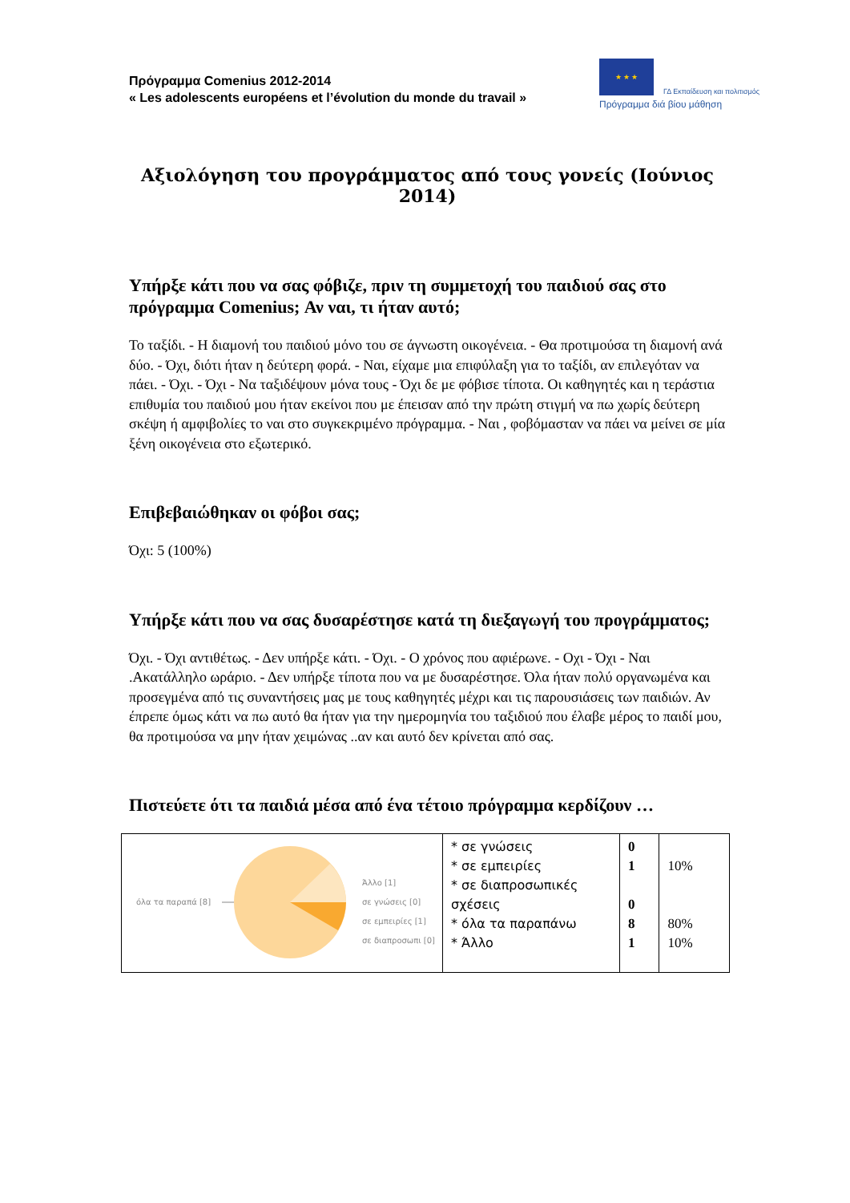Πρόγραμμα Comenius 2012-2014
« Les adolescents européens et l’évolution du monde du travail »
★ ★ ★
ΓΔ Εκπαίδευση και πολιτισμός
Πρόγραμμα διά βίου μάθηση
Αξιολόγηση του προγράμματος από τους γονείς (Ιούνιος 2014)
Υπήρξε κάτι που να σας φόβιζε, πριν τη συμμετοχή του παιδιού σας στο πρόγραμμα Comenius; Αν ναι, τι ήταν αυτό;
Το ταξίδι. - Η διαμονή του παιδιού μόνο του σε άγνωστη οικογένεια. - Θα προτιμούσα τη διαμονή ανά δύο. - Όχι, διότι ήταν η δεύτερη φορά. - Ναι, είχαμε μια επιφύλαξη για το ταξίδι, αν επιλεγόταν να πάει. - Όχι. - Όχι - Να ταξιδέψουν μόνα τους - Όχι δε με φόβισε τίποτα. Οι καθηγητές και η τεράστια επιθυμία του παιδιού μου ήταν εκείνοι που με έπεισαν από την πρώτη στιγμή να πω χωρίς δεύτερη σκέψη ή αμφιβολίες το ναι στο συγκεκριμένο πρόγραμμα. - Ναι , φοβόμασταν να πάει να μείνει σε μία ξένη οικογένεια στο εξωτερικό.
Επιβεβαιώθηκαν οι φόβοι σας;
Όχι: 5 (100%)
Υπήρξε κάτι που να σας δυσαρέστησε κατά τη διεξαγωγή του προγράμματος;
Όχι. - Όχι αντιθέτως. - Δεν υπήρξε κάτι. - Όχι. - Ο χρόνος που αφιέρωνε. - Οχι - Όχι - Ναι .Ακατάλληλο ωράριο. - Δεν υπήρξε τίποτα που να με δυσαρέστησε. Όλα ήταν πολύ οργανωμένα και προσεγμένα από τις συναντήσεις μας με τους καθηγητές μέχρι και τις παρουσιάσεις των παιδιών. Αν έπρεπε όμως κάτι να πω αυτό θα ήταν για την ημερομηνία του ταξιδιού που έλαβε μέρος το παιδί μου, θα προτιμούσα να μην ήταν χειμώνας ..αν και αυτό δεν κρίνεται από σας.
Πιστεύετε ότι τα παιδιά μέσα από ένα τέτοιο πρόγραμμα κερδίζουν …
| όλα τα παραπά [8] Άλλο [1] σε γνώσεις [0] σε εμπειρίες [1] σε διαπροσωπι [0] | * σε γνώσεις * σε εμπειρίες * σε διαπροσωπικές σχέσεις * όλα τα παραπάνω * Άλλο | 0 1 0 8 1 | 10% 80% 10% |